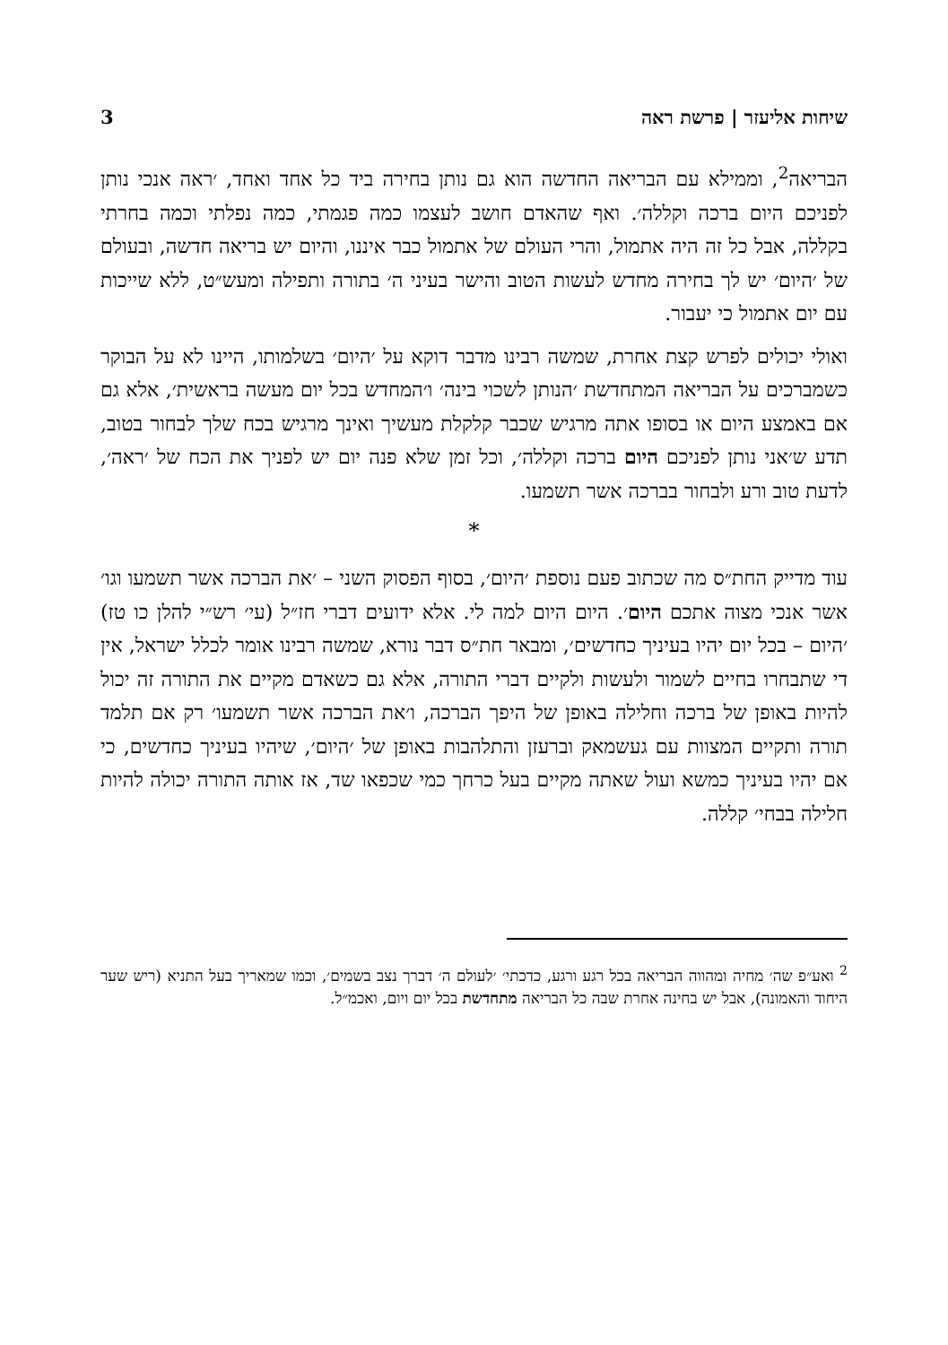שיחות אליעזר | פרשת ראה 3
הבריאה<sup>2</sup>, וממילא עם הבריאה החדשה הוא גם נותן בחירה ביד כל אחד ואחד, ׳ראה אנכי נותן לפניכם היום ברכה וקללה׳. ואף שהאדם חושב לעצמו כמה פגמתי, כמה נפלתי וכמה בחרתי בקללה, אבל כל זה היה אתמול, והרי העולם של אתמול כבר איננו, והיום יש בריאה חדשה, ובעולם של ׳היום׳ יש לך בחירה מחדש לעשות הטוב והישר בעיני ה׳ בתורה ותפילה ומעש״ט, ללא שייכות עם יום אתמול כי יעבור.
ואולי יכולים לפרש קצת אחרת, שמשה רבינו מדבר דוקא על ׳היום׳ בשלמותו, היינו לא על הבוקר כשמברכים על הבריאה המתחדשת ׳הנותן לשכוי בינה׳ ו׳המחדש בכל יום מעשה בראשית׳, אלא גם אם באמצע היום או בסופו אתה מרגיש שכבר קלקלת מעשיך ואינך מרגיש בכח שלך לבחור בטוב, תדע ש׳אני נותן לפניכם היום ברכה וקללה׳, וכל זמן שלא פנה יום יש לפניך את הכח של ׳ראה׳, לדעת טוב ורע ולבחור בברכה אשר תשמעו.
*
עוד מדייק החת״ס מה שכתוב פעם נוספת ׳היום׳, בסוף הפסוק השני – ׳את הברכה אשר תשמעו וגו׳ אשר אנכי מצוה אתכם היום׳. היום היום למה לי. אלא ידועים דברי חז״ל (עי׳ רש״י להלן כו טז) ׳היום – בכל יום יהיו בעיניך כחדשים׳, ומבאר חת״ס דבר נורא, שמשה רבינו אומר לכלל ישראל, אין די שתבחרו בחיים לשמור ולעשות ולקיים דברי התורה, אלא גם כשאדם מקיים את התורה זה יכול להיות באופן של ברכה וחלילה באופן של היפך הברכה, ו׳את הברכה אשר תשמעו׳ רק אם תלמד תורה ותקיים המצוות עם געשמאק וברעזן והתלהבות באופן של ׳היום׳, שיהיו בעיניך כחדשים, כי אם יהיו בעיניך כמשא ועול שאתה מקיים בעל כרחך כמי שכפאו שד, אז אותה התורה יכולה להיות חלילה בבחי׳ קללה.
<sup>2</sup> ואע״פ שה׳ מחיה ומהווה הבריאה בכל רגע ורגע, כדכתי׳ ׳לעולם ה׳ דברך נצב בשמים׳, וכמו שמאריך בעל התניא (ריש שער היחוד והאמונה), אבל יש בחינה אחרת שבה כל הבריאה מתחדשת בכל יום ויום, ואכמ״ל.